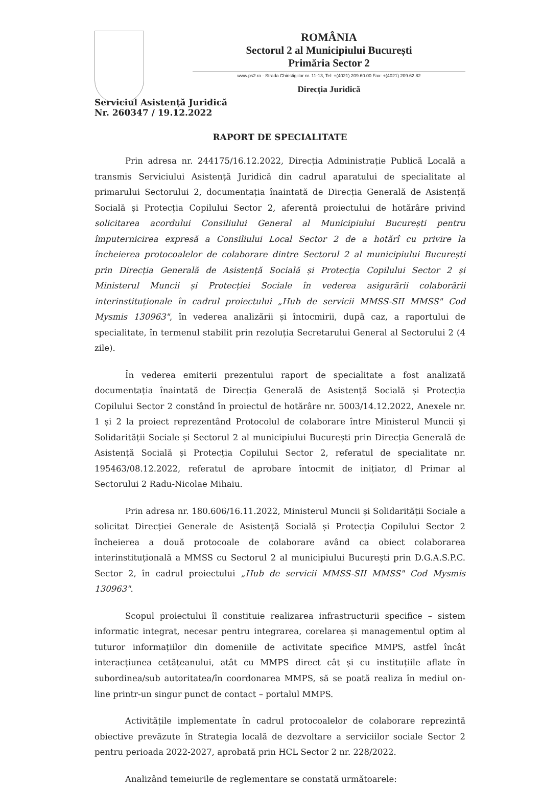ROMÂNIA
Sectorul 2 al Municipiului București
Primăria Sector 2
www.ps2.ro · Strada Chiristigiilor nr. 11-13, Tel: +(4021) 209.60.00 Fax: +(4021) 209.62.82
Direcția Juridică
Serviciul Asistență Juridică
Nr. 260347 / 19.12.2022
RAPORT DE SPECIALITATE
Prin adresa nr. 244175/16.12.2022, Direcția Administrație Publică Locală a transmis Serviciului Asistență Juridică din cadrul aparatului de specialitate al primarului Sectorului 2, documentația înaintată de Direcția Generală de Asistență Socială și Protecția Copilului Sector 2, aferentă proiectului de hotărâre privind solicitarea acordului Consiliului General al Municipiului București pentru împuternicirea expresă a Consiliului Local Sector 2 de a hotărî cu privire la încheierea protocoalelor de colaborare dintre Sectorul 2 al municipiului București prin Direcția Generală de Asistență Socială și Protecția Copilului Sector 2 și Ministerul Muncii și Protecției Sociale în vederea asigurării colaborării interinstituționale în cadrul proiectului „Hub de servicii MMSS-SII MMSS" Cod Mysmis 130963", în vederea analizării și întocmirii, după caz, a raportului de specialitate, în termenul stabilit prin rezoluția Secretarului General al Sectorului 2 (4 zile).
În vederea emiterii prezentului raport de specialitate a fost analizată documentația înaintată de Direcția Generală de Asistență Socială și Protecția Copilului Sector 2 constând în proiectul de hotărâre nr. 5003/14.12.2022, Anexele nr. 1 și 2 la proiect reprezentând Protocolul de colaborare între Ministerul Muncii și Solidarității Sociale și Sectorul 2 al municipiului București prin Direcția Generală de Asistență Socială și Protecția Copilului Sector 2, referatul de specialitate nr. 195463/08.12.2022, referatul de aprobare întocmit de inițiator, dl Primar al Sectorului 2 Radu-Nicolae Mihaiu.
Prin adresa nr. 180.606/16.11.2022, Ministerul Muncii și Solidarității Sociale a solicitat Direcției Generale de Asistență Socială și Protecția Copilului Sector 2 încheierea a două protocoale de colaborare având ca obiect colaborarea interinstituțională a MMSS cu Sectorul 2 al municipiului București prin D.G.A.S.P.C. Sector 2, în cadrul proiectului „Hub de servicii MMSS-SII MMSS" Cod Mysmis 130963".
Scopul proiectului îl constituie realizarea infrastructurii specifice – sistem informatic integrat, necesar pentru integrarea, corelarea și managementul optim al tuturor informațiilor din domeniile de activitate specifice MMPS, astfel încât interacțiunea cetățeanului, atât cu MMPS direct cât și cu instituțiile aflate în subordinea/sub autoritatea/în coordonarea MMPS, să se poată realiza în mediul on-line printr-un singur punct de contact – portalul MMPS.
Activitățile implementate în cadrul protocoalelor de colaborare reprezintă obiective prevăzute în Strategia locală de dezvoltare a serviciilor sociale Sector 2 pentru perioada 2022-2027, aprobată prin HCL Sector 2 nr. 228/2022.
Analizând temeiurile de reglementare se constată următoarele: